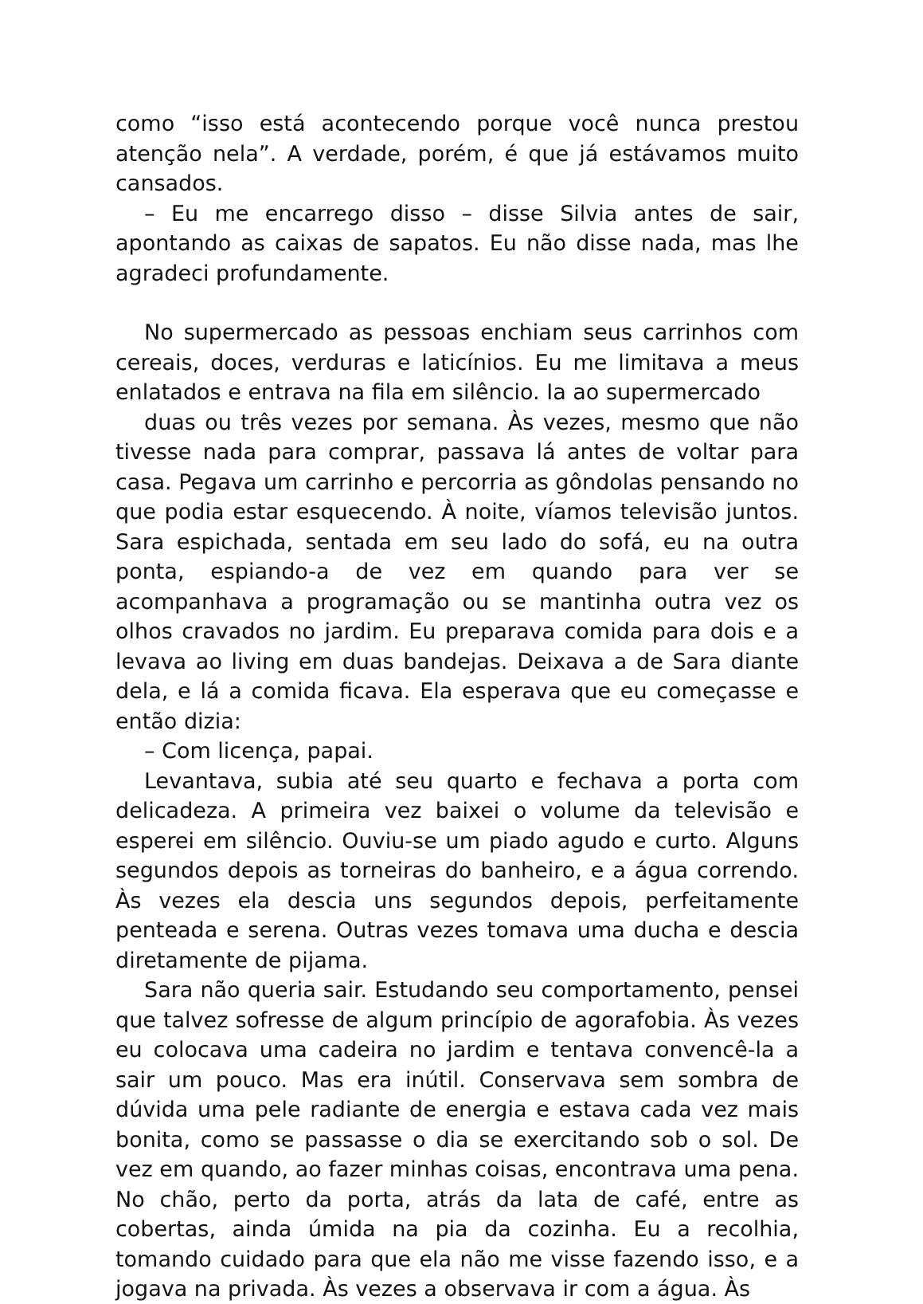como “isso está acontecendo porque você nunca prestou atenção nela”. A verdade, porém, é que já estávamos muito cansados.
– Eu me encarrego disso – disse Silvia antes de sair, apontando as caixas de sapatos. Eu não disse nada, mas lhe agradeci profundamente.
No supermercado as pessoas enchiam seus carrinhos com cereais, doces, verduras e laticínios. Eu me limitava a meus enlatados e entrava na fila em silêncio. Ia ao supermercado
duas ou três vezes por semana. Às vezes, mesmo que não tivesse nada para comprar, passava lá antes de voltar para casa. Pegava um carrinho e percorria as gôndolas pensando no que podia estar esquecendo. À noite, víamos televisão juntos. Sara espichada, sentada em seu lado do sofá, eu na outra ponta, espiando-a de vez em quando para ver se acompanhava a programação ou se mantinha outra vez os olhos cravados no jardim. Eu preparava comida para dois e a levava ao living em duas bandejas. Deixava a de Sara diante dela, e lá a comida ficava. Ela esperava que eu começasse e então dizia:
– Com licença, papai.
Levantava, subia até seu quarto e fechava a porta com delicadeza. A primeira vez baixei o volume da televisão e esperei em silêncio. Ouviu-se um piado agudo e curto. Alguns segundos depois as torneiras do banheiro, e a água correndo. Às vezes ela descia uns segundos depois, perfeitamente penteada e serena. Outras vezes tomava uma ducha e descia diretamente de pijama.
Sara não queria sair. Estudando seu comportamento, pensei que talvez sofresse de algum princípio de agorafobia. Às vezes eu colocava uma cadeira no jardim e tentava convencê-la a sair um pouco. Mas era inútil. Conservava sem sombra de dúvida uma pele radiante de energia e estava cada vez mais bonita, como se passasse o dia se exercitando sob o sol. De vez em quando, ao fazer minhas coisas, encontrava uma pena. No chão, perto da porta, atrás da lata de café, entre as cobertas, ainda úmida na pia da cozinha. Eu a recolhia, tomando cuidado para que ela não me visse fazendo isso, e a jogava na privada. Às vezes a observava ir com a água. Às